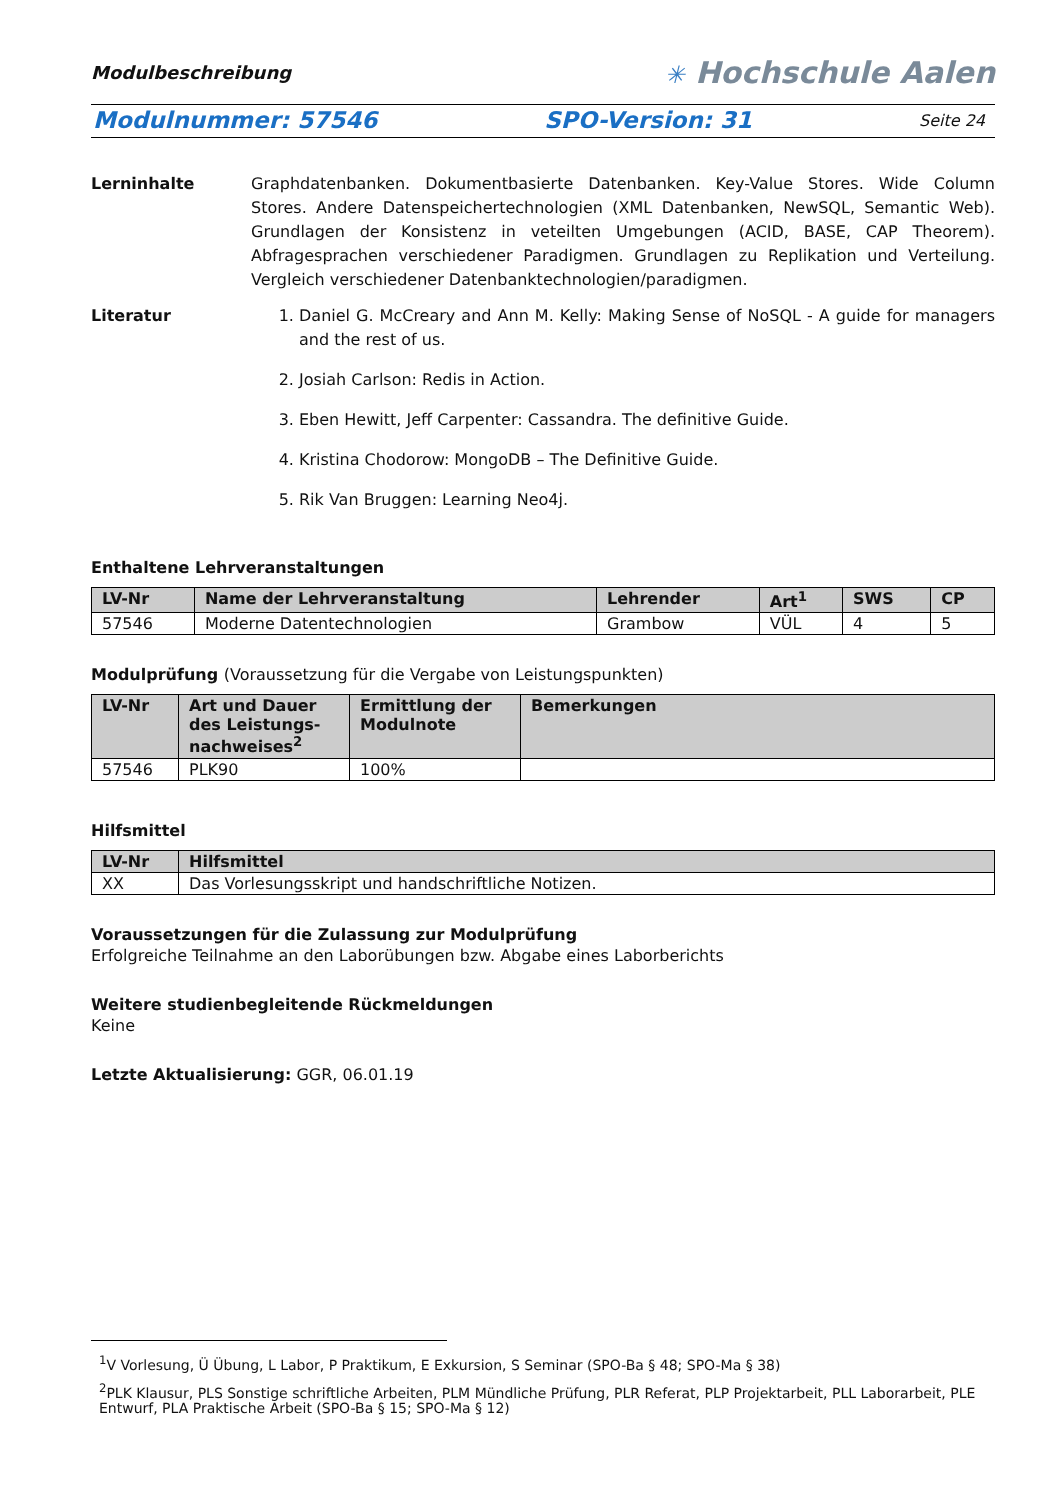Modulbeschreibung
✳ Hochschule Aalen
Modulnummer: 57546 SPO-Version: 31 Seite 24
Lerninhalte Graphdatenbanken. Dokumentbasierte Datenbanken. Key-Value Stores. Wide Column Stores. Andere Datenspeichertechnologien (XML Datenbanken, NewSQL, Semantic Web). Grundlagen der Konsistenz in veteilten Umgebungen (ACID, BASE, CAP Theorem). Abfragesprachen verschiedener Paradigmen. Grundlagen zu Replikation und Verteilung. Vergleich verschiedener Datenbanktechnologien/paradigmen.
Literatur 1. Daniel G. McCreary and Ann M. Kelly: Making Sense of NoSQL - A guide for managers and the rest of us.
2. Josiah Carlson: Redis in Action.
3. Eben Hewitt, Jeff Carpenter: Cassandra. The definitive Guide.
4. Kristina Chodorow: MongoDB – The Definitive Guide.
5. Rik Van Bruggen: Learning Neo4j.
Enthaltene Lehrveranstaltungen
| LV-Nr | Name der Lehrveranstaltung | Lehrender | Art<sup>1</sup> | SWS | CP |
| --- | --- | --- | --- | --- | --- |
| 57546 | Moderne Datentechnologien | Grambow | VÜL | 4 | 5 |
Modulprüfung (Voraussetzung für die Vergabe von Leistungspunkten)
| LV-Nr | Art und Dauer des Leistungs-nachweises<sup>2</sup> | Ermittlung der Modulnote | Bemerkungen |
| --- | --- | --- | --- |
| 57546 | PLK90 | 100% | |
Hilfsmittel
| LV-Nr | Hilfsmittel |
| --- | --- |
| XX | Das Vorlesungsskript und handschriftliche Notizen. |
Voraussetzungen für die Zulassung zur Modulprüfung
Erfolgreiche Teilnahme an den Laborübungen bzw. Abgabe eines Laborberichts
Weitere studienbegleitende Rückmeldungen
Keine
Letzte Aktualisierung: GGR, 06.01.19
<sup>1</sup> V Vorlesung, Ü Übung, L Labor, P Praktikum, E Exkursion, S Seminar (SPO-Ba § 48; SPO-Ma § 38)
<sup>2</sup> PLK Klausur, PLS Sonstige schriftliche Arbeiten, PLM Mündliche Prüfung, PLR Referat, PLP Projektarbeit, PLL Laborarbeit, PLE Entwurf, PLA Praktische Arbeit (SPO-Ba § 15; SPO-Ma § 12)